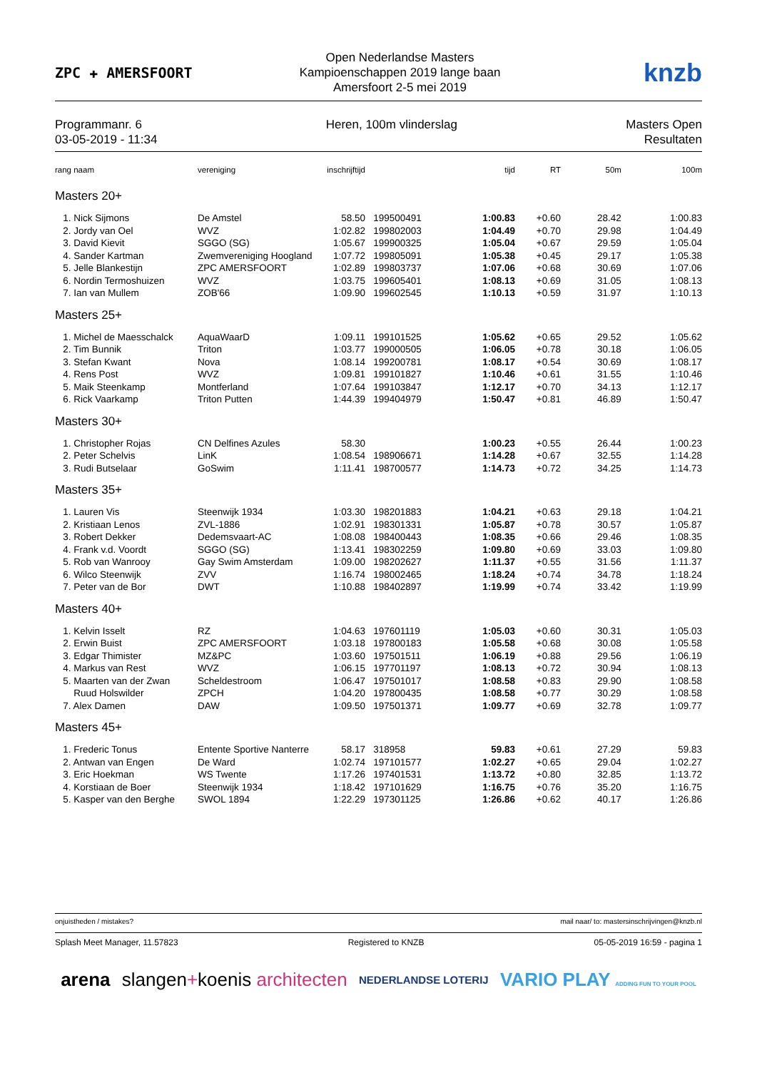ZPC ✚ AMERSFOORT
Open Nederlandse Masters
Kampioenschappen 2019 lange baan
Amersfoort 2-5 mei 2019
knzb
Programmanr. 6
03-05-2019 - 11:34
Heren, 100m vlinderslag Masters Open
Resultaten
| rang naam | vereniging | inschrijftijd | | tijd | RT | 50m | 100m |
| --- | --- | --- | --- | --- | --- | --- | --- |
| Masters 20+ | | | | | | | |
| 1. Nick Sijmons | De Amstel | 58.50 | 199500491 | 1:00.83 | +0.60 | 28.42 | 1:00.83 |
| 2. Jordy van Oel | WVZ | 1:02.82 | 199802003 | 1:04.49 | +0.70 | 29.98 | 1:04.49 |
| 3. David Kievit | SGGO (SG) | 1:05.67 | 199900325 | 1:05.04 | +0.67 | 29.59 | 1:05.04 |
| 4. Sander Kartman | Zwemvereniging Hoogland | 1:07.72 | 199805091 | 1:05.38 | +0.45 | 29.17 | 1:05.38 |
| 5. Jelle Blankestijn | ZPC AMERSFOORT | 1:02.89 | 199803737 | 1:07.06 | +0.68 | 30.69 | 1:07.06 |
| 6. Nordin Termoshuizen | WVZ | 1:03.75 | 199605401 | 1:08.13 | +0.69 | 31.05 | 1:08.13 |
| 7. Ian van Mullem | ZOB'66 | 1:09.90 | 199602545 | 1:10.13 | +0.59 | 31.97 | 1:10.13 |
| Masters 25+ | | | | | | | |
| 1. Michel de Maesschalck | AquaWaarD | 1:09.11 | 199101525 | 1:05.62 | +0.65 | 29.52 | 1:05.62 |
| 2. Tim Bunnik | Triton | 1:03.77 | 199000505 | 1:06.05 | +0.78 | 30.18 | 1:06.05 |
| 3. Stefan Kwant | Nova | 1:08.14 | 199200781 | 1:08.17 | +0.54 | 30.69 | 1:08.17 |
| 4. Rens Post | WVZ | 1:09.81 | 199101827 | 1:10.46 | +0.61 | 31.55 | 1:10.46 |
| 5. Maik Steenkamp | Montferland | 1:07.64 | 199103847 | 1:12.17 | +0.70 | 34.13 | 1:12.17 |
| 6. Rick Vaarkamp | Triton Putten | 1:44.39 | 199404979 | 1:50.47 | +0.81 | 46.89 | 1:50.47 |
| Masters 30+ | | | | | | | |
| 1. Christopher Rojas | CN Delfines Azules | 58.30 | | 1:00.23 | +0.55 | 26.44 | 1:00.23 |
| 2. Peter Schelvis | LinK | 1:08.54 | 198906671 | 1:14.28 | +0.67 | 32.55 | 1:14.28 |
| 3. Rudi Butselaar | GoSwim | 1:11.41 | 198700577 | 1:14.73 | +0.72 | 34.25 | 1:14.73 |
| Masters 35+ | | | | | | | |
| 1. Lauren Vis | Steenwijk 1934 | 1:03.30 | 198201883 | 1:04.21 | +0.63 | 29.18 | 1:04.21 |
| 2. Kristiaan Lenos | ZVL-1886 | 1:02.91 | 198301331 | 1:05.87 | +0.78 | 30.57 | 1:05.87 |
| 3. Robert Dekker | Dedemsvaart-AC | 1:08.08 | 198400443 | 1:08.35 | +0.66 | 29.46 | 1:08.35 |
| 4. Frank v.d. Voordt | SGGO (SG) | 1:13.41 | 198302259 | 1:09.80 | +0.69 | 33.03 | 1:09.80 |
| 5. Rob van Wanrooy | Gay Swim Amsterdam | 1:09.00 | 198202627 | 1:11.37 | +0.55 | 31.56 | 1:11.37 |
| 6. Wilco Steenwijk | ZVV | 1:16.74 | 198002465 | 1:18.24 | +0.74 | 34.78 | 1:18.24 |
| 7. Peter van de Bor | DWT | 1:10.88 | 198402897 | 1:19.99 | +0.74 | 33.42 | 1:19.99 |
| Masters 40+ | | | | | | | |
| 1. Kelvin Isselt | RZ | 1:04.63 | 197601119 | 1:05.03 | +0.60 | 30.31 | 1:05.03 |
| 2. Erwin Buist | ZPC AMERSFOORT | 1:03.18 | 197800183 | 1:05.58 | +0.68 | 30.08 | 1:05.58 |
| 3. Edgar Thimister | MZ&PC | 1:03.60 | 197501511 | 1:06.19 | +0.88 | 29.56 | 1:06.19 |
| 4. Markus van Rest | WVZ | 1:06.15 | 197701197 | 1:08.13 | +0.72 | 30.94 | 1:08.13 |
| 5. Maarten van der Zwan | Scheldestroom | 1:06.47 | 197501017 | 1:08.58 | +0.83 | 29.90 | 1:08.58 |
| Ruud Holswilder | ZPCH | 1:04.20 | 197800435 | 1:08.58 | +0.77 | 30.29 | 1:08.58 |
| 7. Alex Damen | DAW | 1:09.50 | 197501371 | 1:09.77 | +0.69 | 32.78 | 1:09.77 |
| Masters 45+ | | | | | | | |
| 1. Frederic Tonus | Entente Sportive Nanterre | 58.17 | 318958 | 59.83 | +0.61 | 27.29 | 59.83 |
| 2. Antwan van Engen | De Ward | 1:02.74 | 197101577 | 1:02.27 | +0.65 | 29.04 | 1:02.27 |
| 3. Eric Hoekman | WS Twente | 1:17.26 | 197401531 | 1:13.72 | +0.80 | 32.85 | 1:13.72 |
| 4. Korstiaan de Boer | Steenwijk 1934 | 1:18.42 | 197101629 | 1:16.75 | +0.76 | 35.20 | 1:16.75 |
| 5. Kasper van den Berghe | SWOL 1894 | 1:22.29 | 197301125 | 1:26.86 | +0.62 | 40.17 | 1:26.86 |
onjuistheden / mistakes? mail naar/ to: mastersinschrijvingen@knzb.nl
Splash Meet Manager, 11.57823 Registered to KNZB 05-05-2019 16:59 - pagina 1
arena slangen+koenis architecten NEDERLANDSE LOTERIJ VARIO PLAY ADDING FUN TO YOUR POOL